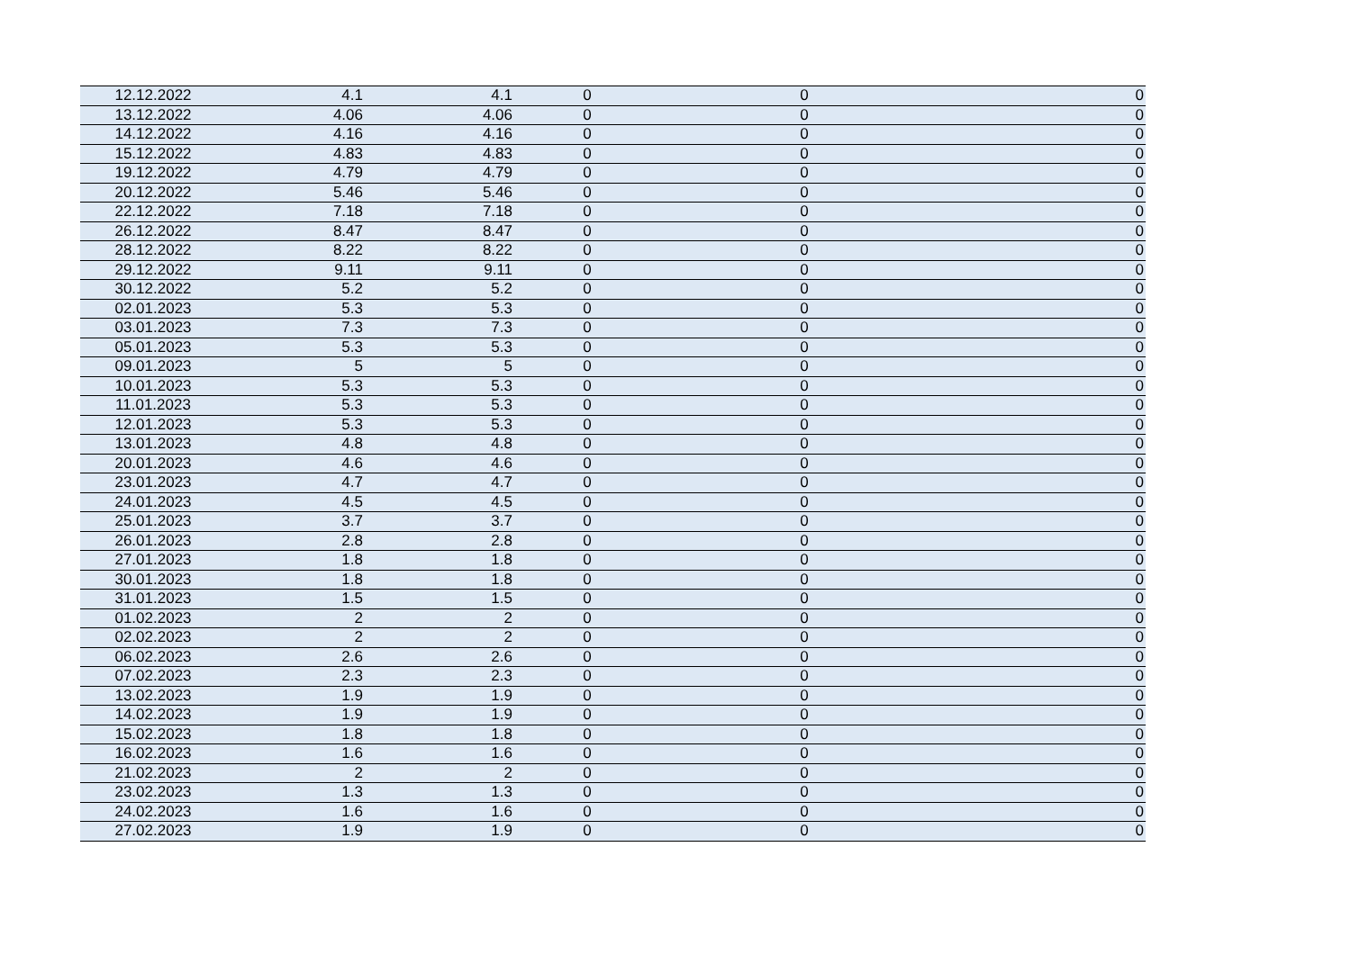| 12.12.2022 | 4.1 | 4.1 | 0 | 0 | 0 |
| 13.12.2022 | 4.06 | 4.06 | 0 | 0 | 0 |
| 14.12.2022 | 4.16 | 4.16 | 0 | 0 | 0 |
| 15.12.2022 | 4.83 | 4.83 | 0 | 0 | 0 |
| 19.12.2022 | 4.79 | 4.79 | 0 | 0 | 0 |
| 20.12.2022 | 5.46 | 5.46 | 0 | 0 | 0 |
| 22.12.2022 | 7.18 | 7.18 | 0 | 0 | 0 |
| 26.12.2022 | 8.47 | 8.47 | 0 | 0 | 0 |
| 28.12.2022 | 8.22 | 8.22 | 0 | 0 | 0 |
| 29.12.2022 | 9.11 | 9.11 | 0 | 0 | 0 |
| 30.12.2022 | 5.2 | 5.2 | 0 | 0 | 0 |
| 02.01.2023 | 5.3 | 5.3 | 0 | 0 | 0 |
| 03.01.2023 | 7.3 | 7.3 | 0 | 0 | 0 |
| 05.01.2023 | 5.3 | 5.3 | 0 | 0 | 0 |
| 09.01.2023 | 5 | 5 | 0 | 0 | 0 |
| 10.01.2023 | 5.3 | 5.3 | 0 | 0 | 0 |
| 11.01.2023 | 5.3 | 5.3 | 0 | 0 | 0 |
| 12.01.2023 | 5.3 | 5.3 | 0 | 0 | 0 |
| 13.01.2023 | 4.8 | 4.8 | 0 | 0 | 0 |
| 20.01.2023 | 4.6 | 4.6 | 0 | 0 | 0 |
| 23.01.2023 | 4.7 | 4.7 | 0 | 0 | 0 |
| 24.01.2023 | 4.5 | 4.5 | 0 | 0 | 0 |
| 25.01.2023 | 3.7 | 3.7 | 0 | 0 | 0 |
| 26.01.2023 | 2.8 | 2.8 | 0 | 0 | 0 |
| 27.01.2023 | 1.8 | 1.8 | 0 | 0 | 0 |
| 30.01.2023 | 1.8 | 1.8 | 0 | 0 | 0 |
| 31.01.2023 | 1.5 | 1.5 | 0 | 0 | 0 |
| 01.02.2023 | 2 | 2 | 0 | 0 | 0 |
| 02.02.2023 | 2 | 2 | 0 | 0 | 0 |
| 06.02.2023 | 2.6 | 2.6 | 0 | 0 | 0 |
| 07.02.2023 | 2.3 | 2.3 | 0 | 0 | 0 |
| 13.02.2023 | 1.9 | 1.9 | 0 | 0 | 0 |
| 14.02.2023 | 1.9 | 1.9 | 0 | 0 | 0 |
| 15.02.2023 | 1.8 | 1.8 | 0 | 0 | 0 |
| 16.02.2023 | 1.6 | 1.6 | 0 | 0 | 0 |
| 21.02.2023 | 2 | 2 | 0 | 0 | 0 |
| 23.02.2023 | 1.3 | 1.3 | 0 | 0 | 0 |
| 24.02.2023 | 1.6 | 1.6 | 0 | 0 | 0 |
| 27.02.2023 | 1.9 | 1.9 | 0 | 0 | 0 |